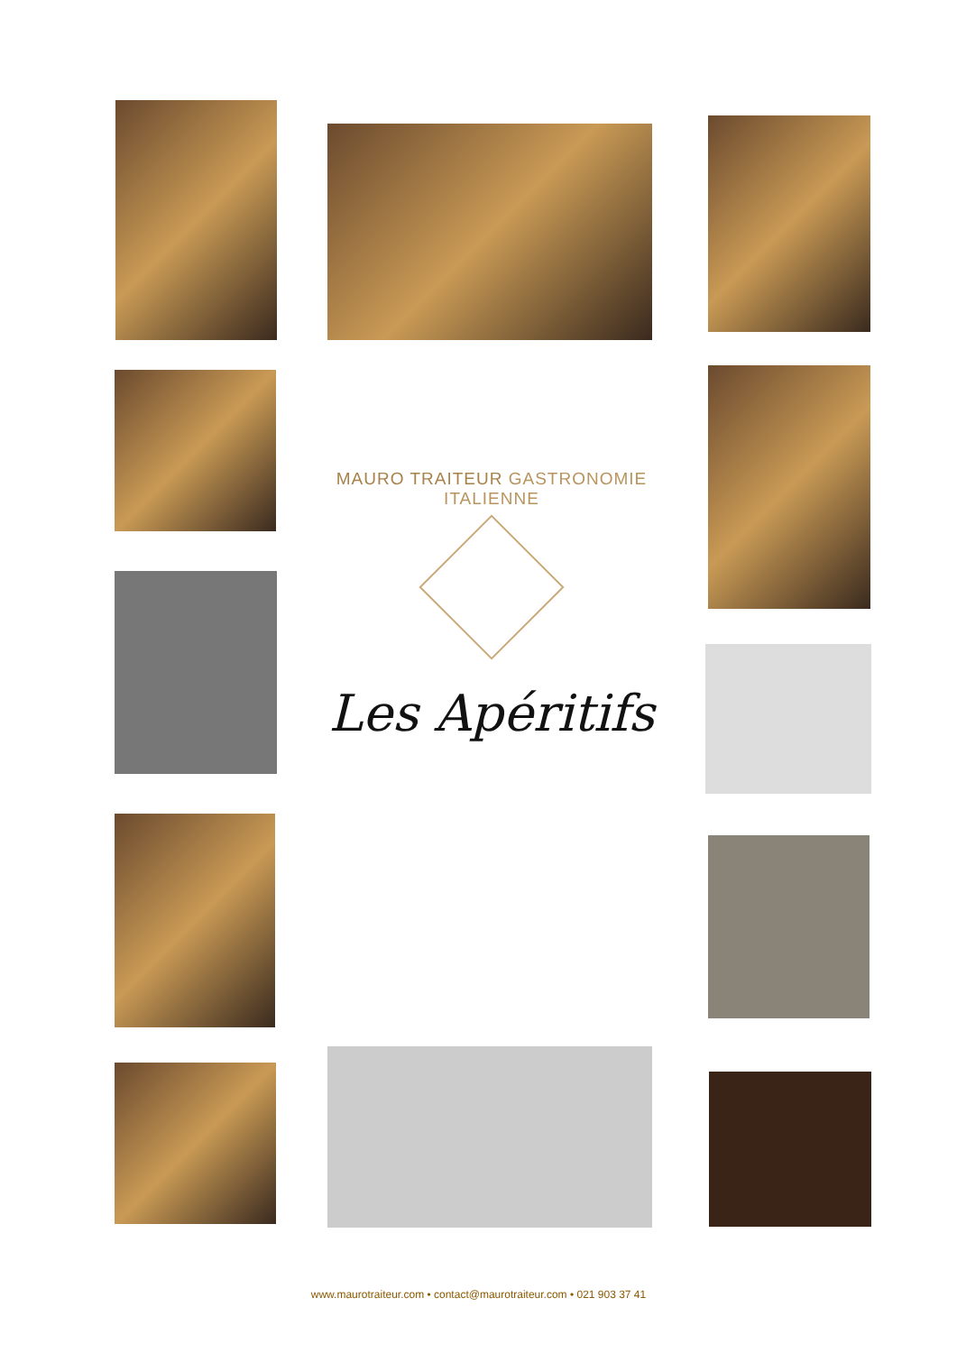MAURO TRAITEUR GASTRONOMIE ITALIENNE
Les Apéritifs
www.maurotraiteur.com • contact@maurotraiteur.com • 021 903 37 41